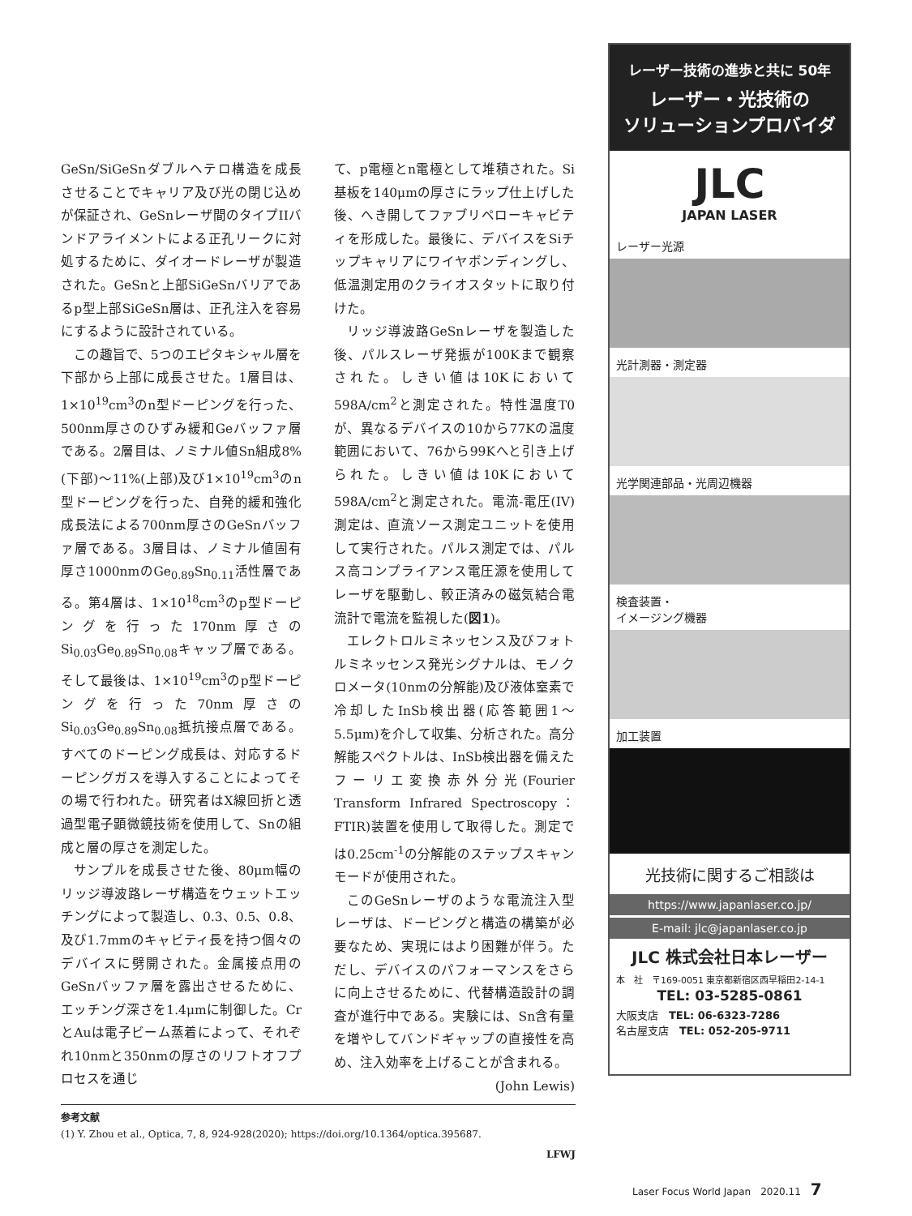GeSn/SiGeSnダブルヘテロ構造を成長させることでキャリア及び光の閉じ込めが保証され、GeSnレーザ間のタイプIIバンドアライメントによる正孔リークに対処するために、ダイオードレーザが製造された。GeSnと上部SiGeSnバリアであるp型上部SiGeSn層は、正孔注入を容易にするように設計されている。
この趣旨で、5つのエピタキシャル層を下部から上部に成長させた。1層目は、1×10<sup>19</sup>cm<sup>3</sup>のn型ドーピングを行った、500nm厚さのひずみ緩和Geバッファ層である。2層目は、ノミナル値Sn組成8%(下部)～11%(上部)及び1×10<sup>19</sup>cm<sup>3</sup>のn型ドーピングを行った、自発的緩和強化成長法による700nm厚さのGeSnバッファ層である。3層目は、ノミナル値固有厚さ1000nmのGe<sub>0.89</sub>Sn<sub>0.11</sub>活性層である。第4層は、1×10<sup>18</sup>cm<sup>3</sup>のp型ドーピングを行った170nm厚さのSi<sub>0.03</sub>Ge<sub>0.89</sub>Sn<sub>0.08</sub>キャップ層である。そして最後は、1×10<sup>19</sup>cm<sup>3</sup>のp型ドーピングを行った70nm厚さのSi<sub>0.03</sub>Ge<sub>0.89</sub>Sn<sub>0.08</sub>抵抗接点層である。すべてのドーピング成長は、対応するドーピングガスを導入することによってその場で行われた。研究者はX線回折と透過型電子顕微鏡技術を使用して、Snの組成と層の厚さを測定した。
サンプルを成長させた後、80μm幅のリッジ導波路レーザ構造をウェットエッチングによって製造し、0.3、0.5、0.8、及び1.7mmのキャビティ長を持つ個々のデバイスに劈開された。金属接点用のGeSnバッファ層を露出させるために、エッチング深さを1.4μmに制御した。CrとAuは電子ビーム蒸着によって、それぞれ10nmと350nmの厚さのリフトオフプロセスを通じ
て、p電極とn電極として堆積された。Si基板を140μmの厚さにラップ仕上げした後、へき開してファブリペローキャビティを形成した。最後に、デバイスをSiチップキャリアにワイヤボンディングし、低温測定用のクライオスタットに取り付けた。
リッジ導波路GeSnレーザを製造した後、パルスレーザ発振が100Kまで観察された。しきい値は10Kにおいて598A/cm<sup>2</sup>と測定された。特性温度T0が、異なるデバイスの10から77Kの温度範囲において、76から99Kへと引き上げられた。しきい値は10Kにおいて598A/cm<sup>2</sup>と測定された。電流-電圧(IV)測定は、直流ソース測定ユニットを使用して実行された。パルス測定では、パルス高コンプライアンス電圧源を使用してレーザを駆動し、較正済みの磁気結合電流計で電流を監視した(図1)。
エレクトロルミネッセンス及びフォトルミネッセンス発光シグナルは、モノクロメータ(10nmの分解能)及び液体窒素で冷却したInSb検出器(応答範囲1～5.5μm)を介して収集、分析された。高分解能スペクトルは、InSb検出器を備えたフーリエ変換赤外分光(Fourier Transform Infrared Spectroscopy：FTIR)装置を使用して取得した。測定では0.25cm<sup>-1</sup>の分解能のステップスキャンモードが使用された。
このGeSnレーザのような電流注入型レーザは、ドーピングと構造の構築が必要なため、実現にはより困難が伴う。ただし、デバイスのパフォーマンスをさらに向上させるために、代替構造設計の調査が進行中である。実験には、Sn含有量を増やしてバンドギャップの直接性を高め、注入効率を上げることが含まれる。 (John Lewis)
参考文献
(1) Y. Zhou et al., Optica, 7, 8, 924-928(2020); https://doi.org/10.1364/optica.395687.
LFWJ
レーザー技術の進歩と共に 50年
レーザー・光技術の
ソリューションプロバイダ
JLC
JAPAN LASER
レーザー光源
光計測器・測定器
光学関連部品・光周辺機器
検査装置・
イメージング機器
加工装置
光技術に関するご相談は
https://www.japanlaser.co.jp/
E-mail: jlc@japanlaser.co.jp
JLC 株式会社日本レーザー
本　社　〒169-0051 東京都新宿区西早稲田2-14-1
TEL: 03-5285-0861
大阪支店　TEL: 06-6323-7286
名古屋支店　TEL: 052-205-9711
Laser Focus World Japan　2020.11　7